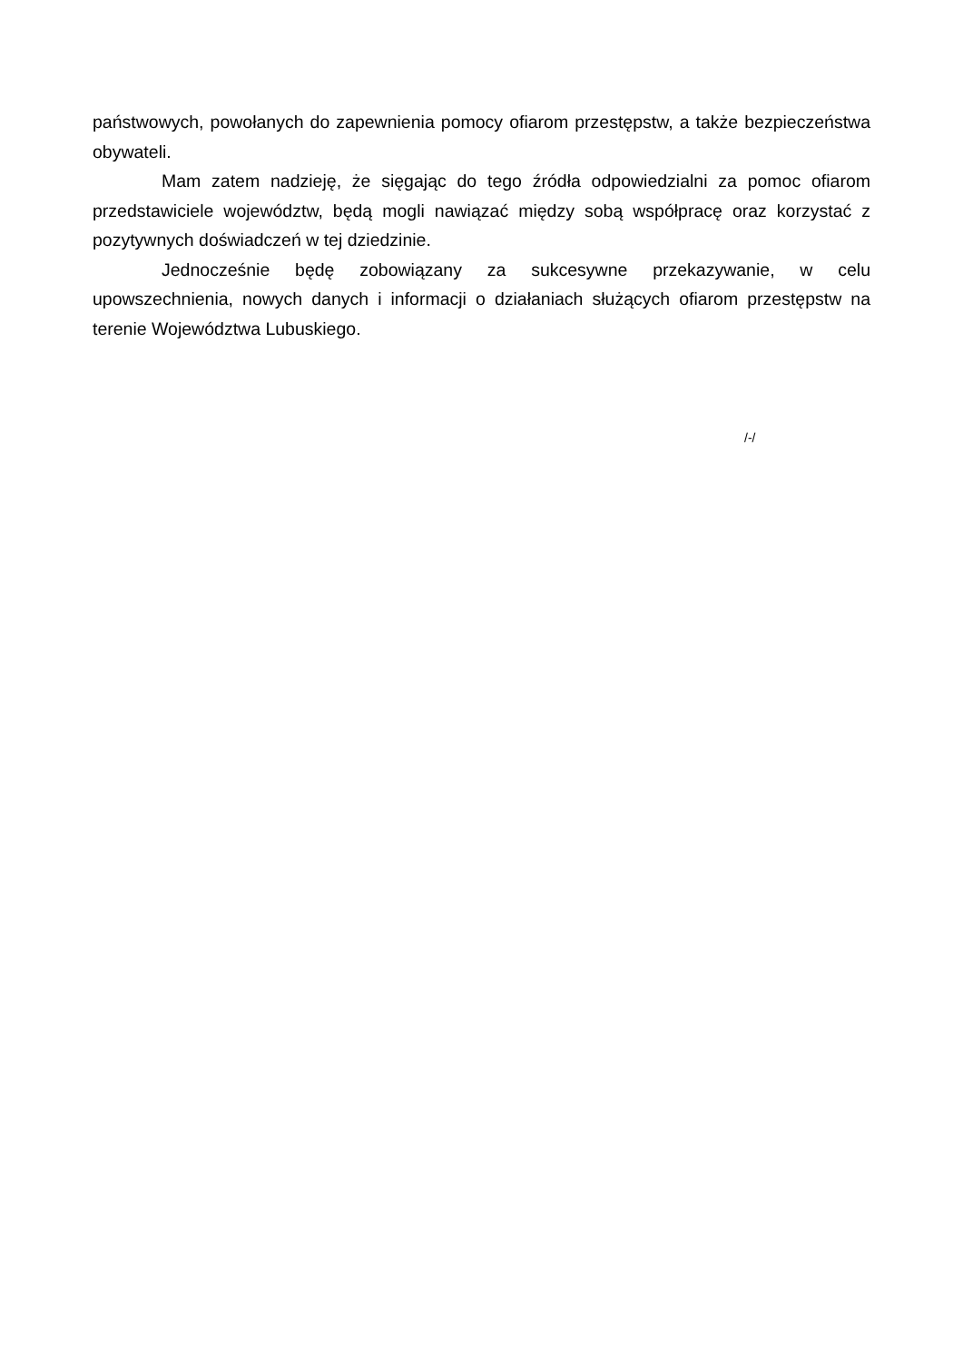państwowych, powołanych do zapewnienia pomocy ofiarom przestępstw, a także bezpieczeństwa obywateli.
Mam zatem nadzieję, że sięgając do tego źródła odpowiedzialni za pomoc ofiarom przedstawiciele województw, będą mogli nawiązać między sobą współpracę oraz korzystać z pozytywnych doświadczeń w tej dziedzinie.
Jednocześnie będę zobowiązany za sukcesywne przekazywanie, w celu upowszechnienia, nowych danych i informacji o działaniach służących ofiarom przestępstw na terenie Województwa Lubuskiego.
/-/